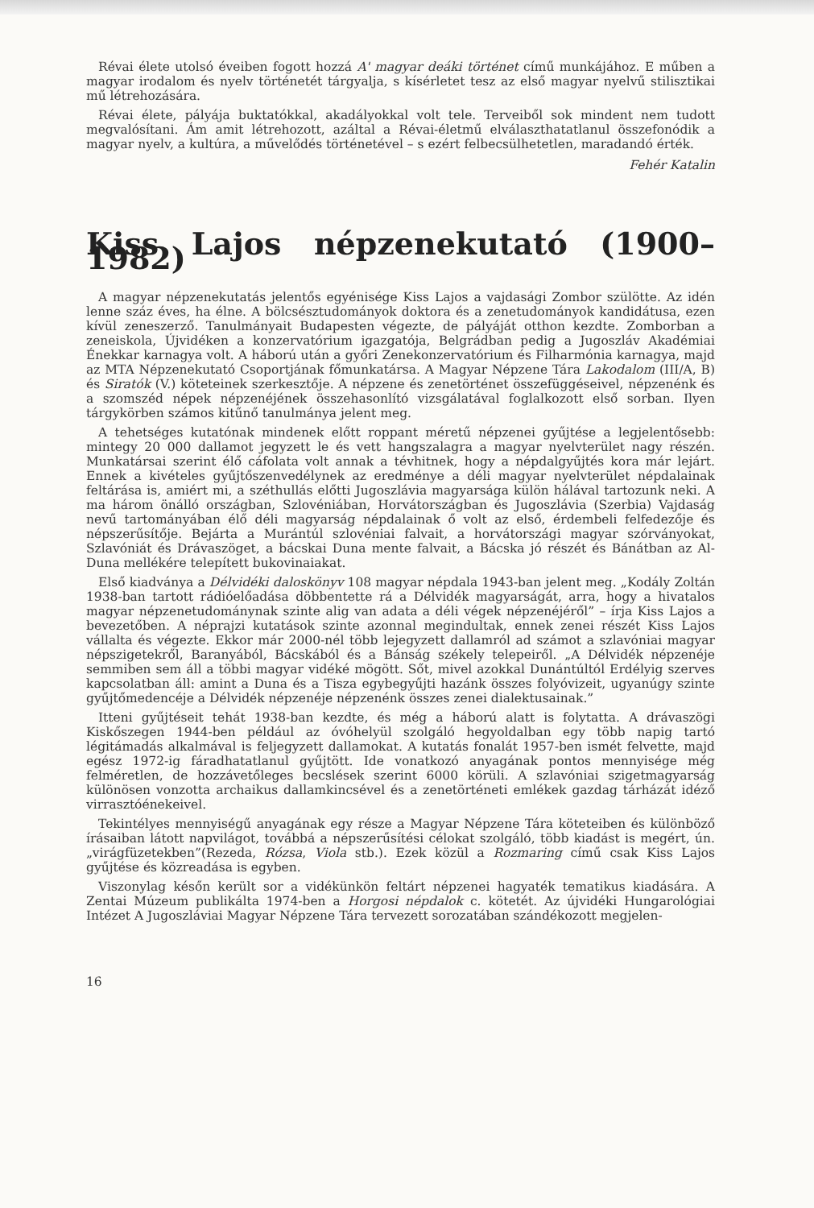Révai élete utolsó éveiben fogott hozzá A' magyar deáki történet című munkájához. E műben a magyar irodalom és nyelv történetét tárgyalja, s kísérletet tesz az első magyar nyelvű stilisztikai mű létrehozására.
Révai élete, pályája buktatókkal, akadályokkal volt tele. Terveiből sok mindent nem tudott megvalósítani. Ám amit létrehozott, azáltal a Révai-életmű elválaszthatatlanul összefonódik a magyar nyelv, a kultúra, a művelődés történetével – s ezért felbecsülhetetlen, maradandó érték.
Fehér Katalin
Kiss Lajos népzenekutató (1900–1982)
A magyar népzenekutatás jelentős egyénisége Kiss Lajos a vajdasági Zombor szülötte. Az idén lenne száz éves, ha élne. A bölcsésztudományok doktora és a zenetudományok kandidátusa, ezen kívül zeneszerző. Tanulmányait Budapesten végezte, de pályáját otthon kezdte. Zomborban a zeneiskola, Újvidéken a konzervatórium igazgatója, Belgrádban pedig a Jugoszláv Akadémiai Énekkar karnagya volt. A háború után a győri Zenekonzervatórium és Filharmónia karnagya, majd az MTA Népzenekutató Csoportjának főmunkatársa. A Magyar Népzene Tára Lakodalom (III/A, B) és Siratók (V.) köteteinek szerkesztője. A népzene és zenetörténet összefüggéseivel, népzenénk és a szomszéd népek népzenéjének összehasonlító vizsgálatával foglalkozott első sorban. Ilyen tárgykörben számos kitűnő tanulmánya jelent meg.
A tehetséges kutatónak mindenek előtt roppant méretű népzenei gyűjtése a legjelentősebb: mintegy 20 000 dallamot jegyzett le és vett hangszalagra a magyar nyelvterület nagy részén. Munkatársai szerint élő cáfolata volt annak a tévhitnek, hogy a népdalgyűjtés kora már lejárt. Ennek a kivételes gyűjtőszenvedélynek az eredménye a déli magyar nyelvterület népdalainak feltárása is, amiért mi, a széthullás előtti Jugoszlávia magyarsága külön hálával tartozunk neki. A ma három önálló országban, Szlovéniában, Horvátországban és Jugoszlávia (Szerbia) Vajdaság nevű tartományában élő déli magyarság népdalainak ő volt az első, érdembeli felfedezője és népszerűsítője. Bejárta a Murántúl szlovéniai falvait, a horvátországi magyar szórványokat, Szlavóniát és Drávaszöget, a bácskai Duna mente falvait, a Bácska jó részét és Bánátban az Al-Duna mellékére telepített bukovinaiakat.
Első kiadványa a Délvidéki daloskönyv 108 magyar népdala 1943-ban jelent meg. „Kodály Zoltán 1938-ban tartott rádióelőadása döbbentette rá a Délvidék magyarságát, arra, hogy a hivatalos magyar népzenetudománynak szinte alig van adata a déli végek népzenéjéről” – írja Kiss Lajos a bevezetőben. A néprajzi kutatások szinte azonnal megindultak, ennek zenei részét Kiss Lajos vállalta és végezte. Ekkor már 2000-nél több lejegyzett dallamról ad számot a szlavóniai magyar népszigetekről, Baranyából, Bácskából és a Bánság székely telepeiről. „A Délvidék népzenéje semmiben sem áll a többi magyar vidéké mögött. Sőt, mivel azokkal Dunántúltól Erdélyig szerves kapcsolatban áll: amint a Duna és a Tisza egybegyűjti hazánk összes folyóvizeit, ugyanúgy szinte gyűjtőmedencéje a Délvidék népzenéje népzenénk összes zenei dialektusainak.”
Itteni gyűjtéseit tehát 1938-ban kezdte, és még a háború alatt is folytatta. A drávaszögi Kiskőszegen 1944-ben például az óvóhelyül szolgáló hegyoldalban egy több napig tartó légitámadás alkalmával is feljegyzett dallamokat. A kutatás fonalát 1957-ben ismét felvette, majd egész 1972-ig fáradhatatlanul gyűjtött. Ide vonatkozó anyagának pontos mennyisége még felméretlen, de hozzávetőleges becslések szerint 6000 körüli. A szlavóniai szigetmagyarság különösen vonzotta archaikus dallamkincsével és a zenetörténeti emlékek gazdag tárházát idéző virrasztóénekeivel.
Tekintélyes mennyiségű anyagának egy része a Magyar Népzene Tára köteteiben és különböző írásaiban látott napvilágot, továbbá a népszerűsítési célokat szolgáló, több kiadást is megért, ún. „virágfüzetekben”(Rezeda, Rózsa, Viola stb.). Ezek közül a Rozmaring című csak Kiss Lajos gyűjtése és közreadása is egyben.
Viszonylag későn került sor a vidékünkön feltárt népzenei hagyaték tematikus kiadására. A Zentai Múzeum publikálta 1974-ben a Horgosi népdalok c. kötetét. Az újvidéki Hungarológiai Intézet A Jugoszláviai Magyar Népzene Tára tervezett sorozatában szándékozott megjelen-
16